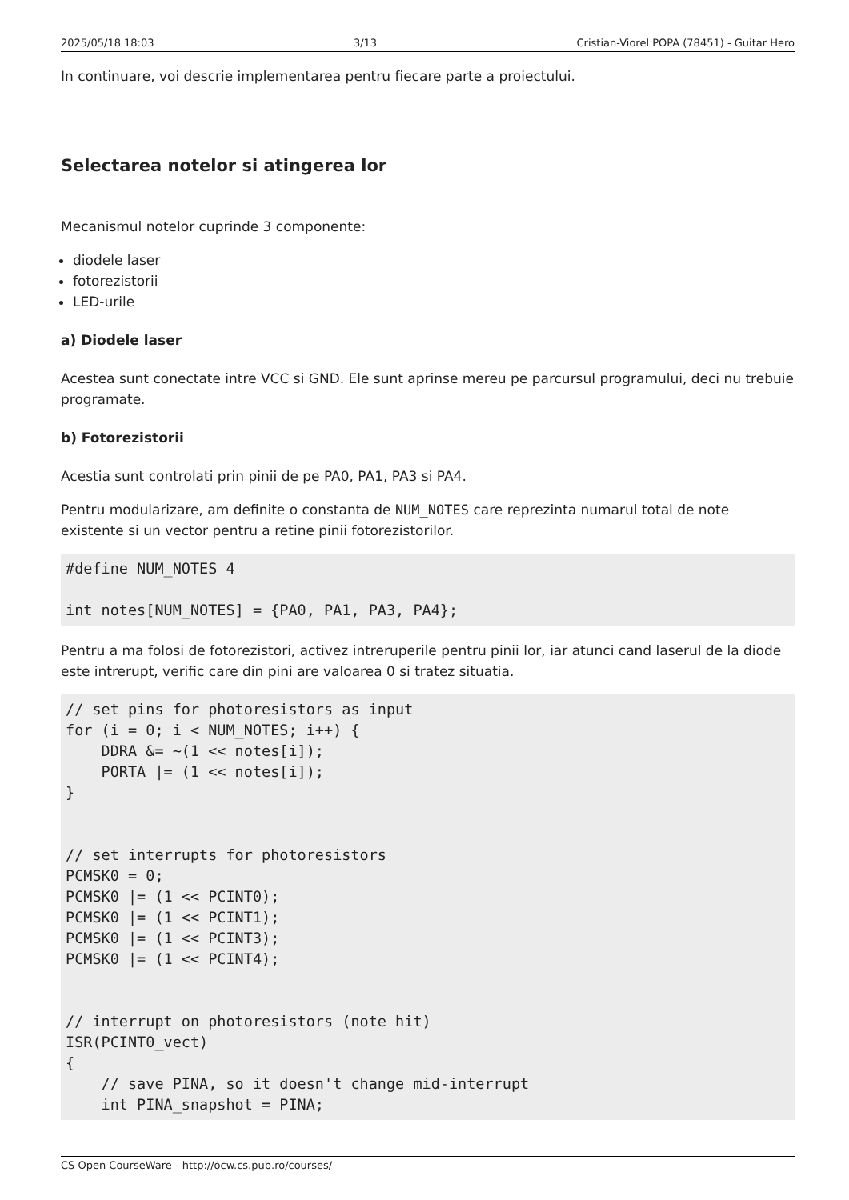2025/05/18 18:03 3/13 Cristian-Viorel POPA (78451) - Guitar Hero
In continuare, voi descrie implementarea pentru fiecare parte a proiectului.
Selectarea notelor si atingerea lor
Mecanismul notelor cuprinde 3 componente:
diodele laser
fotorezistorii
LED-urile
a) Diodele laser
Acestea sunt conectate intre VCC si GND. Ele sunt aprinse mereu pe parcursul programului, deci nu trebuie programate.
b) Fotorezistorii
Acestia sunt controlati prin pinii de pe PA0, PA1, PA3 si PA4.
Pentru modularizare, am definite o constanta de NUM_NOTES care reprezinta numarul total de note existente si un vector pentru a retine pinii fotorezistorilor.
#define NUM_NOTES 4

int notes[NUM_NOTES] = {PA0, PA1, PA3, PA4};
Pentru a ma folosi de fotorezistori, activez intreruperile pentru pinii lor, iar atunci cand laserul de la diode este intrerupt, verific care din pini are valoarea 0 si tratez situatia.
// set pins for photoresistors as input
for (i = 0; i < NUM_NOTES; i++) {
    DDRA &= ~(1 << notes[i]);
    PORTA |= (1 << notes[i]);
}


// set interrupts for photoresistors
PCMSK0 = 0;
PCMSK0 |= (1 << PCINT0);
PCMSK0 |= (1 << PCINT1);
PCMSK0 |= (1 << PCINT3);
PCMSK0 |= (1 << PCINT4);


// interrupt on photoresistors (note hit)
ISR(PCINT0_vect)
{
    // save PINA, so it doesn't change mid-interrupt
    int PINA_snapshot = PINA;
CS Open CourseWare - http://ocw.cs.pub.ro/courses/